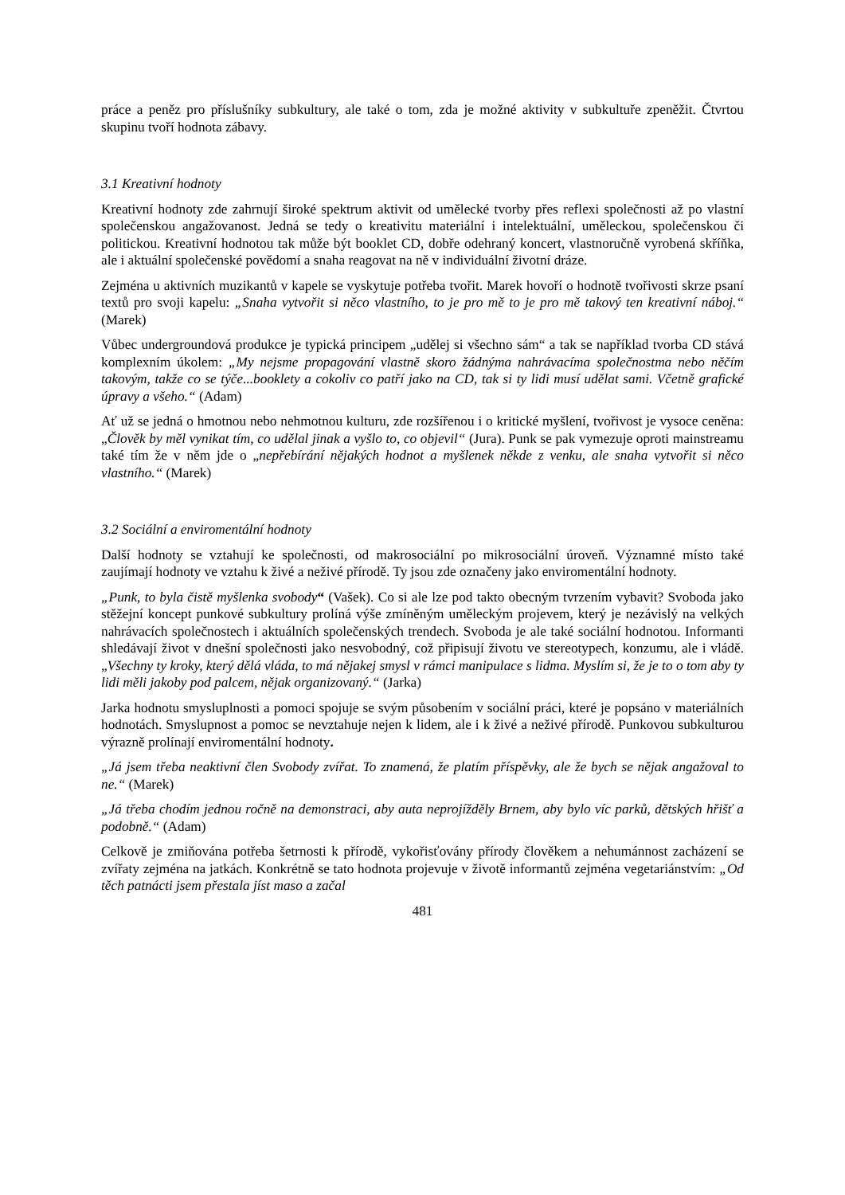práce a peněz pro příslušníky subkultury, ale také o tom, zda je možné aktivity v subkultuře zpeněžit. Čtvrtou skupinu tvoří hodnota zábavy.
3.1 Kreativní hodnoty
Kreativní hodnoty zde zahrnují široké spektrum aktivit od umělecké tvorby přes reflexi společnosti až po vlastní společenskou angažovanost. Jedná se tedy o kreativitu materiální i intelektuální, uměleckou, společenskou či politickou. Kreativní hodnotou tak může být booklet CD, dobře odehraný koncert, vlastnoručně vyrobená skříňka, ale i aktuální společenské povědomí a snaha reagovat na ně v individuální životní dráze.
Zejména u aktivních muzikantů v kapele se vyskytuje potřeba tvořit. Marek hovoří o hodnotě tvořivosti skrze psaní textů pro svoji kapelu: „Snaha vytvořit si něco vlastního, to je pro mě to je pro mě takový ten kreativní náboj.“ (Marek)
Vůbec undergroundová produkce je typická principem „udělej si všechno sám“ a tak se například tvorba CD stává komplexním úkolem: „My nejsme propagování vlastně skoro žádnýma nahrávacíma společnostma nebo něčím takovým, takže co se týče...booklety a cokoliv co patří jako na CD, tak si ty lidi musí udělat sami. Včetně grafické úpravy a všeho.“ (Adam)
Ať už se jedná o hmotnou nebo nehmotnou kulturu, zde rozšířenou i o kritické myšlení, tvořivost je vysoce ceněna: „Člověk by měl vynikat tím, co udělal jinak a vyšlo to, co objevil“ (Jura). Punk se pak vymezuje oproti mainstreamu také tím že v něm jde o „nepřebírání nějakých hodnot a myšlenek někde z venku, ale snaha vytvořit si něco vlastního.“ (Marek)
3.2 Sociální a enviromentální hodnoty
Další hodnoty se vztahují ke společnosti, od makrosociální po mikrosociální úroveň. Významné místo také zaujímají hodnoty ve vztahu k živé a neživé přírodě. Ty jsou zde označeny jako enviromentální hodnoty.
„Punk, to byla čistě myšlenka svobody“ (Vašek). Co si ale lze pod takto obecným tvrzením vybavit? Svoboda jako stěžejní koncept punkové subkultury prolíná výše zmíněným uměleckým projevem, který je nezávislý na velkých nahrávacích společnostech i aktuálních společenských trendech. Svoboda je ale také sociální hodnotou. Informanti shledávají život v dnešní společnosti jako nesvobodný, což připisují životu ve stereotypech, konzumu, ale i vládě. „Všechny ty kroky, který dělá vláda, to má nějakej smysl v rámci manipulace s lidma. Myslím si, že je to o tom aby ty lidi měli jakoby pod palcem, nějak organizovaný.“ (Jarka)
Jarka hodnotu smysluplnosti a pomoci spojuje se svým působením v sociální práci, které je popsáno v materiálních hodnotách. Smyslupnost a pomoc se nevztahuje nejen k lidem, ale i k živé a neživé přírodě. Punkovou subkulturou výrazně prolínají enviromentální hodnoty.
„Já jsem třeba neaktivní člen Svobody zvířat. To znamená, že platím příspěvky, ale že bych se nějak angažoval to ne.“ (Marek)
„Já třeba chodím jednou ročně na demonstraci, aby auta neprojížděly Brnem, aby bylo víc parků, dětských hřišť a podobně.“ (Adam)
Celkově je zmiňována potřeba šetrnosti k přírodě, vykořisťovány přírody člověkem a nehumánnost zacházení se zvířaty zejména na jatkách. Konkrétně se tato hodnota projevuje v životě informantů zejména vegetariánstvím: „Od těch patnácti jsem přestala jíst maso a začal
481